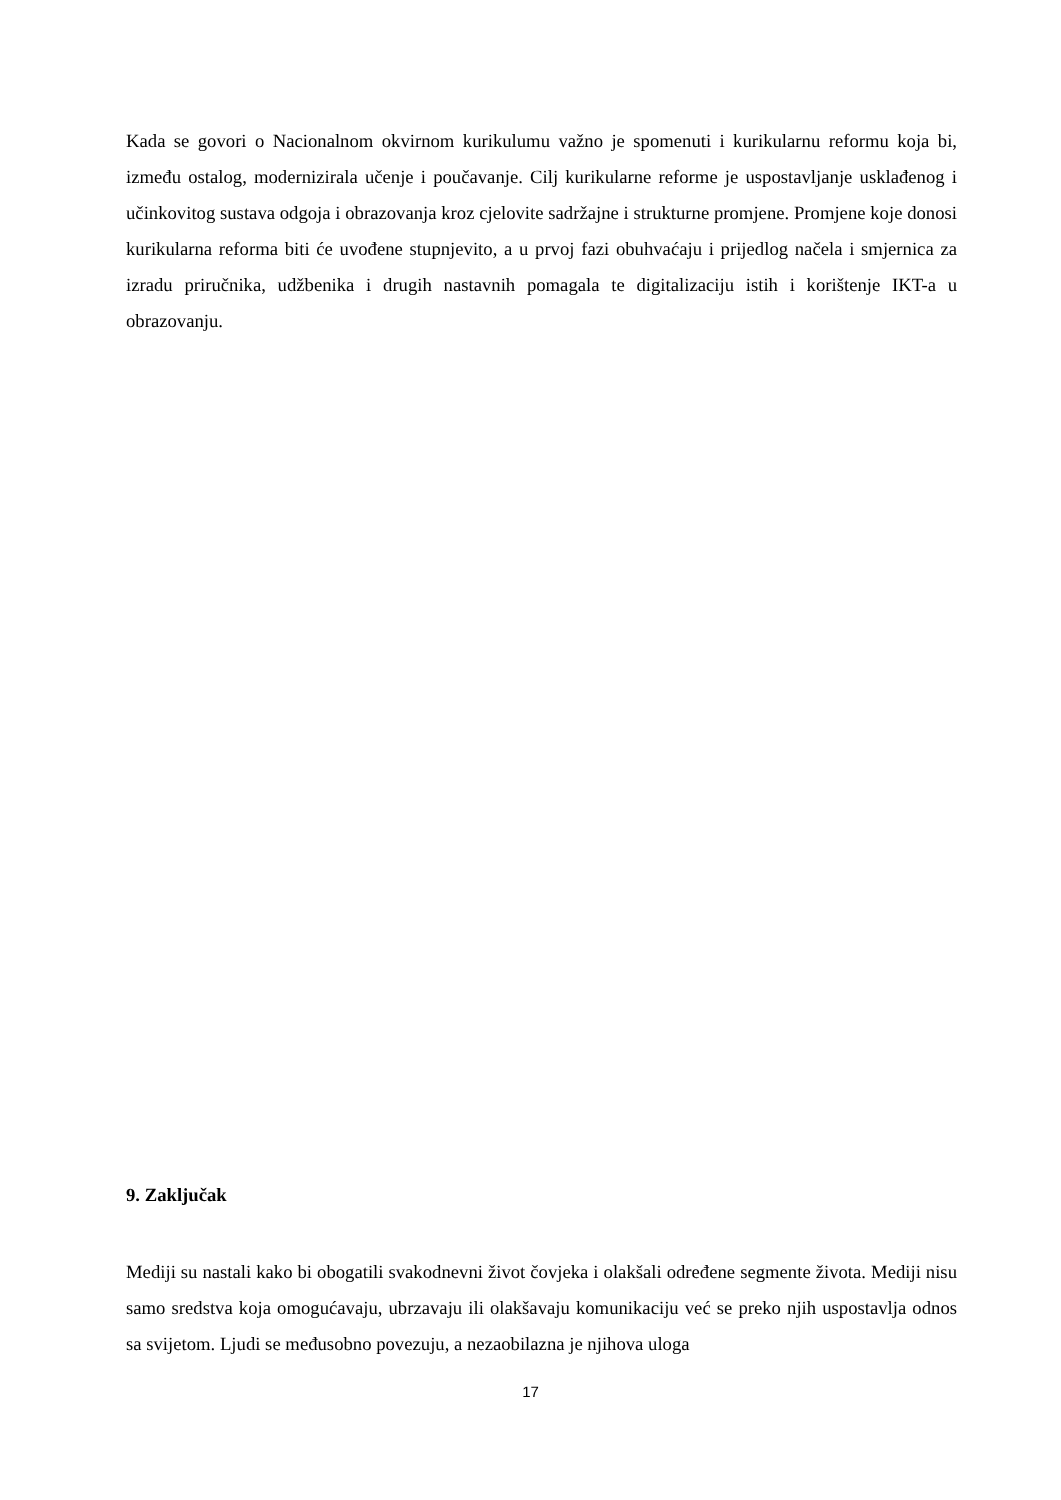Kada se govori o Nacionalnom okvirnom kurikulumu važno je spomenuti i kurikularnu reformu koja bi, između ostalog, modernizirala učenje i poučavanje. Cilj kurikularne reforme je uspostavljanje usklađenog i učinkovitog sustava odgoja i obrazovanja kroz cjelovite sadržajne i strukturne promjene. Promjene koje donosi kurikularna reforma biti će uvođene stupnjevito, a u prvoj fazi obuhvaćaju i prijedlog načela i smjernica za izradu priručnika, udžbenika i drugih nastavnih pomagala te digitalizaciju istih i korištenje IKT-a u obrazovanju.
9. Zaključak
Mediji su nastali kako bi obogatili svakodnevni život čovjeka i olakšali određene segmente života. Mediji nisu samo sredstva koja omogućavaju, ubrzavaju ili olakšavaju komunikaciju već se preko njih uspostavlja odnos sa svijetom. Ljudi se međusobno povezuju, a nezaobilazna je njihova uloga
17